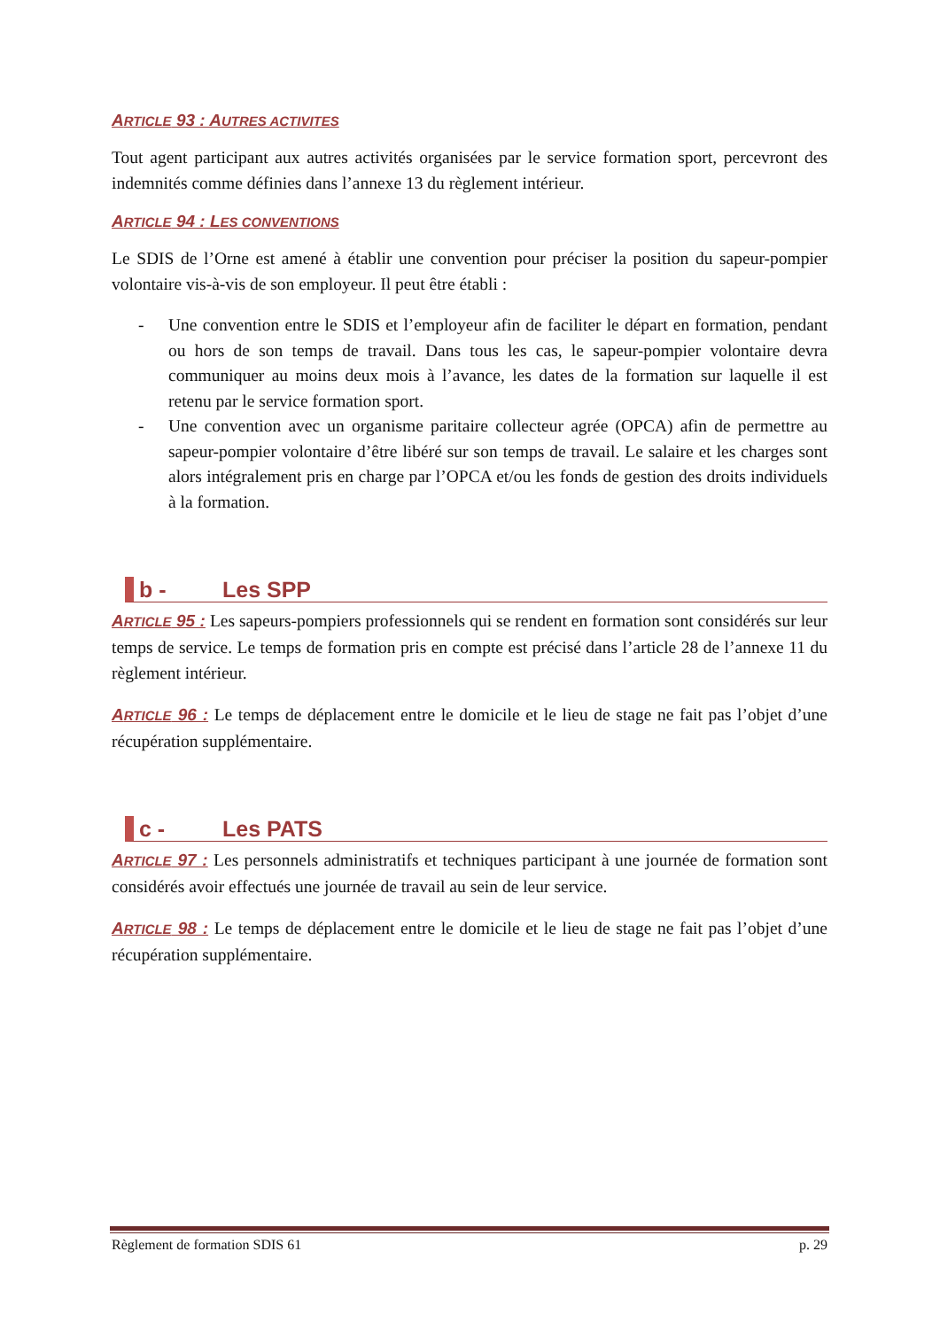ARTICLE 93 : AUTRES ACTIVITES
Tout agent participant aux autres activités organisées par le service formation sport, percevront des indemnités comme définies dans l’annexe 13 du règlement intérieur.
ARTICLE 94 : LES CONVENTIONS
Le SDIS de l’Orne est amené à établir une convention pour préciser la position du sapeur-pompier volontaire vis-à-vis de son employeur. Il peut être établi :
- Une convention entre le SDIS et l’employeur afin de faciliter le départ en formation, pendant ou hors de son temps de travail. Dans tous les cas, le sapeur-pompier volontaire devra communiquer au moins deux mois à l’avance, les dates de la formation sur laquelle il est retenu par le service formation sport.
- Une convention avec un organisme paritaire collecteur agrée (OPCA) afin de permettre au sapeur-pompier volontaire d’être libéré sur son temps de travail. Le salaire et les charges sont alors intégralement pris en charge par l’OPCA et/ou les fonds de gestion des droits individuels à la formation.
b - Les SPP
ARTICLE 95 : Les sapeurs-pompiers professionnels qui se rendent en formation sont considérés sur leur temps de service. Le temps de formation pris en compte est précisé dans l’article 28 de l’annexe 11 du règlement intérieur.
ARTICLE 96 : Le temps de déplacement entre le domicile et le lieu de stage ne fait pas l’objet d’une récupération supplémentaire.
c - Les PATS
ARTICLE 97 : Les personnels administratifs et techniques participant à une journée de formation sont considérés avoir effectués une journée de travail au sein de leur service.
ARTICLE 98 : Le temps de déplacement entre le domicile et le lieu de stage ne fait pas l’objet d’une récupération supplémentaire.
Règlement de formation SDIS 61 p. 29